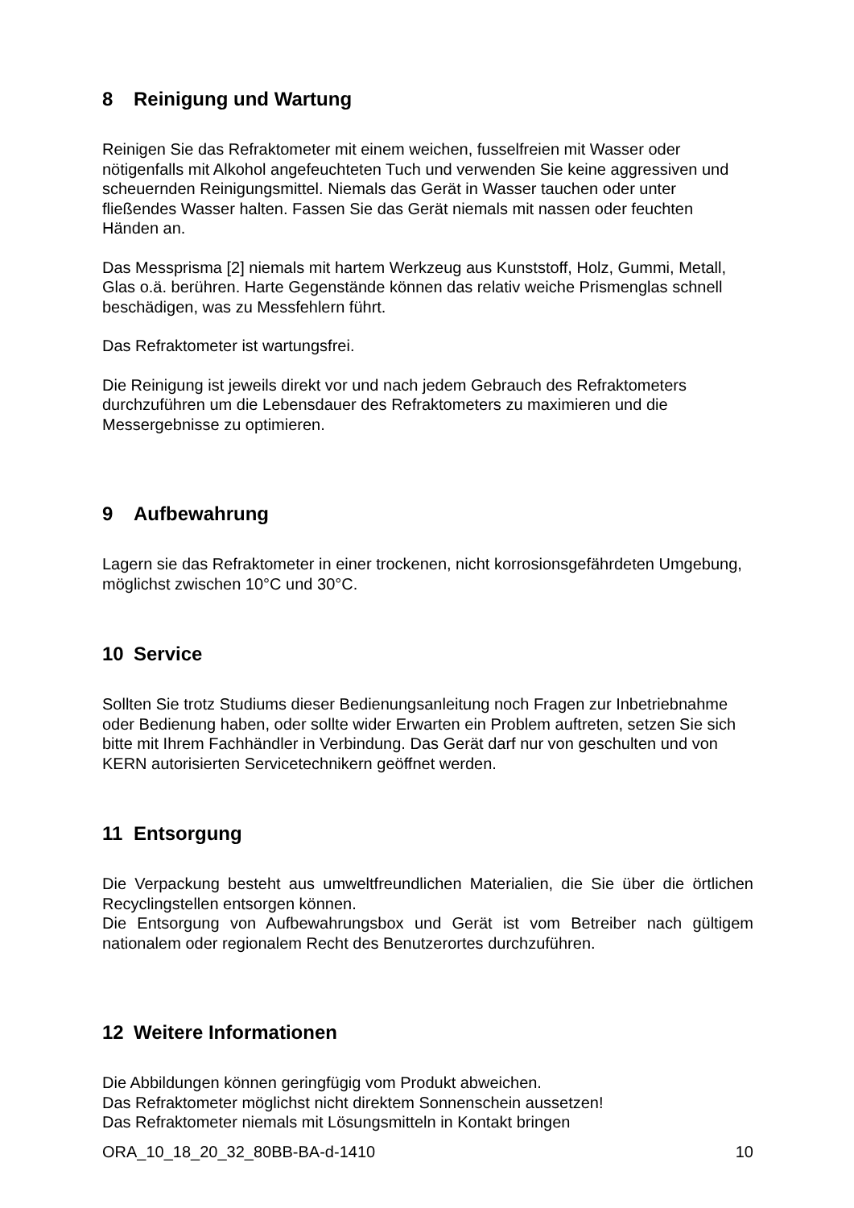8 Reinigung und Wartung
Reinigen Sie das Refraktometer mit einem weichen, fusselfreien mit Wasser oder nötigenfalls mit Alkohol angefeuchteten Tuch und verwenden Sie keine aggressiven und scheuernden Reinigungsmittel. Niemals das Gerät in Wasser tauchen oder unter fließendes Wasser halten. Fassen Sie das Gerät niemals mit nassen oder feuchten Händen an.
Das Messprisma [2] niemals mit hartem Werkzeug aus Kunststoff, Holz, Gummi, Metall, Glas o.ä. berühren. Harte Gegenstände können das relativ weiche Prismenglas schnell beschädigen, was zu Messfehlern führt.
Das Refraktometer ist wartungsfrei.
Die Reinigung ist jeweils direkt vor und nach jedem Gebrauch des Refraktometers durchzuführen um die Lebensdauer des Refraktometers zu maximieren und die Messergebnisse zu optimieren.
9 Aufbewahrung
Lagern sie das Refraktometer in einer trockenen, nicht korrosionsgefährdeten Umgebung, möglichst zwischen 10°C und 30°C.
10 Service
Sollten Sie trotz Studiums dieser Bedienungsanleitung noch Fragen zur Inbetriebnahme oder Bedienung haben, oder sollte wider Erwarten ein Problem auftreten, setzen Sie sich bitte mit Ihrem Fachhändler in Verbindung. Das Gerät darf nur von geschulten und von KERN autorisierten Servicetechnikern geöffnet werden.
11 Entsorgung
Die Verpackung besteht aus umweltfreundlichen Materialien, die Sie über die örtlichen Recyclingstellen entsorgen können.
Die Entsorgung von Aufbewahrungsbox und Gerät ist vom Betreiber nach gültigem nationalem oder regionalem Recht des Benutzerortes durchzuführen.
12 Weitere Informationen
Die Abbildungen können geringfügig vom Produkt abweichen.
Das Refraktometer möglichst nicht direktem Sonnenschein aussetzen!
Das Refraktometer niemals mit Lösungsmitteln in Kontakt bringen
ORA_10_18_20_32_80BB-BA-d-1410 10